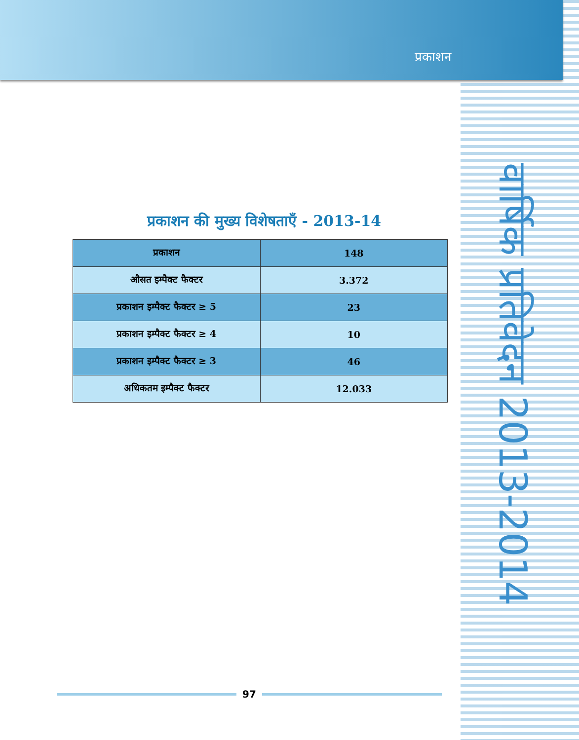प्रकाशन
वार्षिक प्रतिवेदन 2013-2014
प्रकाशन की मुख्य विशेषताएँ - 2013-14
| प्रकाशन | 148 |
| औसत इम्पैक्ट फैक्टर | 3.372 |
| प्रकाशन इम्पैक्ट फैक्टर ≥ 5 | 23 |
| प्रकाशन इम्पैक्ट फैक्टर ≥ 4 | 10 |
| प्रकाशन इम्पैक्ट फैक्टर ≥ 3 | 46 |
| अधिकतम इम्पैक्ट फैक्टर | 12.033 |
97